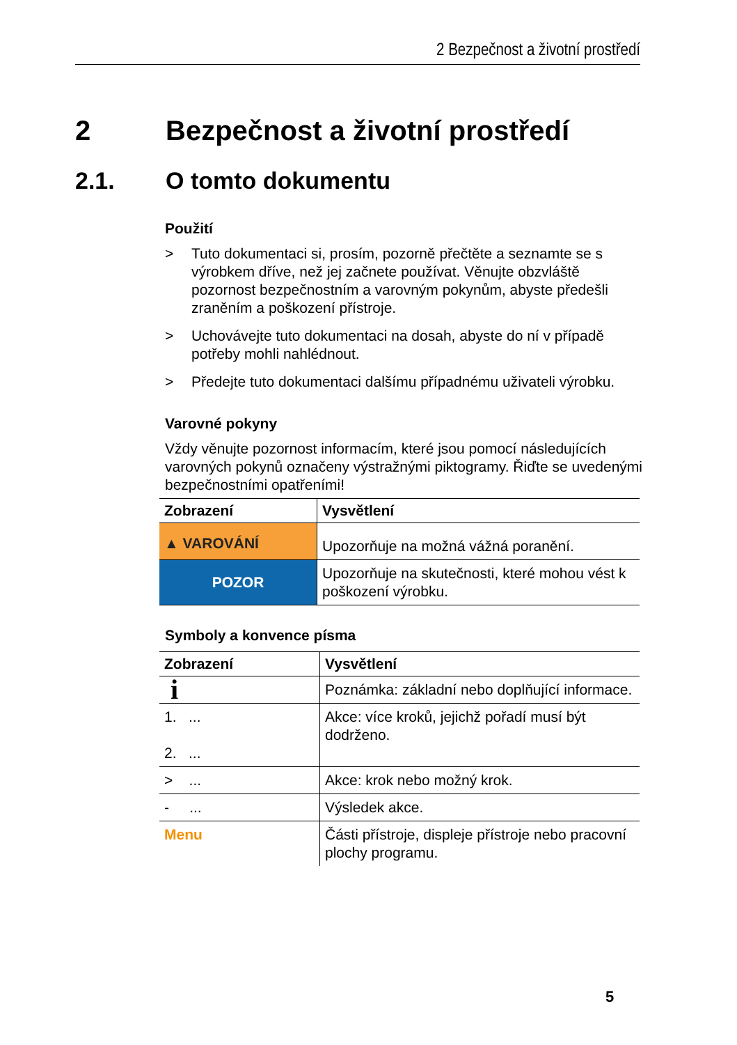2 Bezpečnost a životní prostředí
2 Bezpečnost a životní prostředí
2.1. O tomto dokumentu
Použití
> Tuto dokumentaci si, prosím, pozorně přečtěte a seznamte se s výrobkem dříve, než jej začnete používat. Věnujte obzvláště pozornost bezpečnostním a varovným pokynům, abyste předešli zraněním a poškození přístroje.
> Uchovávejte tuto dokumentaci na dosah, abyste do ní v případě potřeby mohli nahlédnout.
> Předejte tuto dokumentaci dalšímu případnému uživateli výrobku.
Varovné pokyny
Vždy věnujte pozornost informacím, které jsou pomocí následujících varovných pokynů označeny výstražnými piktogramy. Řiďte se uvedenými bezpečnostními opatřeními!
| Zobrazení | Vysvětlení |
| --- | --- |
| ▲ VAROVÁNÍ | Upozorňuje na možná vážná poranění. |
| POZOR | Upozorňuje na skutečnosti, které mohou vést k poškození výrobku. |
Symboly a konvence písma
| Zobrazení | Vysvětlení |
| --- | --- |
| i | Poznámka: základní nebo doplňující informace. |
| 1. ... 2. ... | Akce: více kroků, jejichž pořadí musí být dodrženo. |
| > ... | Akce: krok nebo možný krok. |
| - ... | Výsledek akce. |
| Menu | Části přístroje, displeje přístroje nebo pracovní plochy programu. |
5